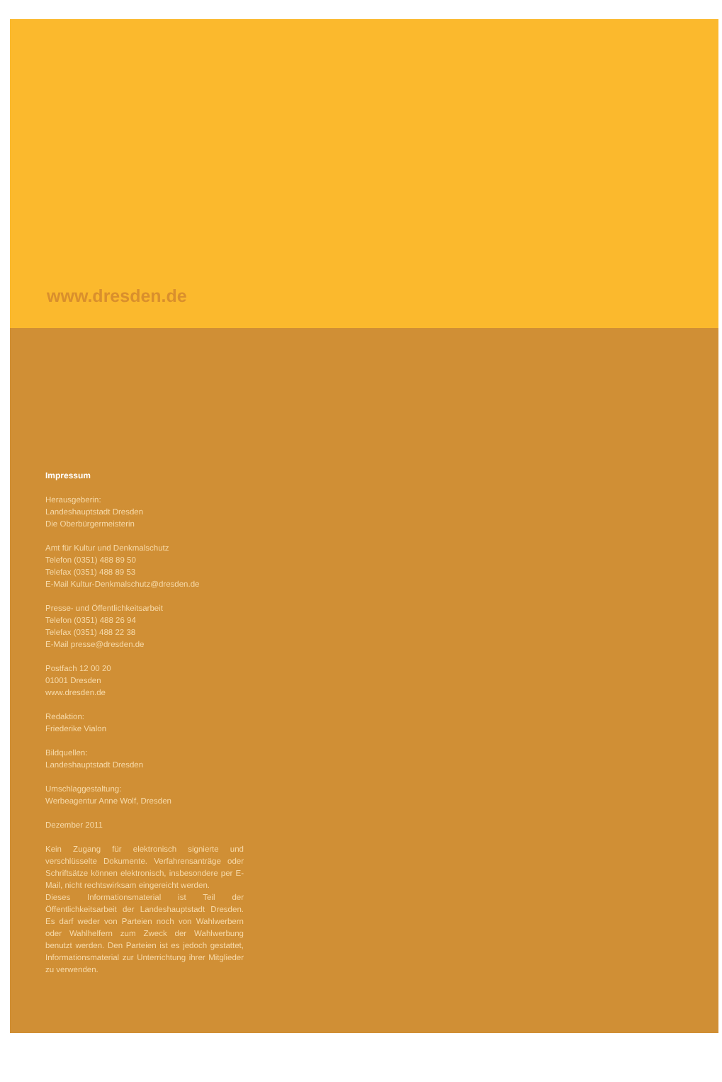www.dresden.de
Impressum
Herausgeberin:
Landeshauptstadt Dresden
Die Oberbürgermeisterin
Amt für Kultur und Denkmalschutz
Telefon (0351) 488 89 50
Telefax (0351) 488 89 53
E-Mail Kultur-Denkmalschutz@dresden.de
Presse- und Öffentlichkeitsarbeit
Telefon (0351) 488 26 94
Telefax (0351) 488 22 38
E-Mail presse@dresden.de
Postfach 12 00 20
01001 Dresden
www.dresden.de
Redaktion:
Friederike Vialon
Bildquellen:
Landeshauptstadt Dresden
Umschlaggestaltung:
Werbeagentur Anne Wolf, Dresden
Dezember 2011
Kein Zugang für elektronisch signierte und verschlüsselte Dokumente. Verfahrensanträge oder Schriftsätze können elektronisch, insbesondere per E-Mail, nicht rechtswirksam eingereicht werden.
Dieses Informationsmaterial ist Teil der Öffentlichkeitsarbeit der Landeshauptstadt Dresden. Es darf weder von Parteien noch von Wahlwerbern oder Wahlhelfern zum Zweck der Wahlwerbung benutzt werden. Den Parteien ist es jedoch gestattet, Informationsmaterial zur Unterrichtung ihrer Mitglieder zu verwenden.